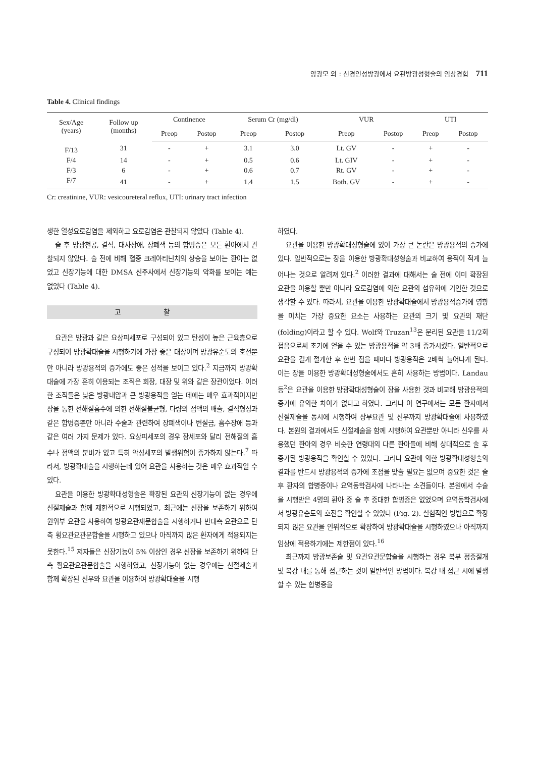양광모 외 : 신경인성방광에서 요관방광성형술의 임상경험 711
Table 4. Clinical findings
| Sex/Age (years) | Follow up (months) | Continence | | Serum Cr (mg/dl) | | VUR | | UTI | |
| --- | --- | --- | --- | --- | --- | --- | --- | --- | --- |
| | | Preop | Postop | Preop | Postop | Preop | Postop | Preop | Postop |
| F/13 | 31 | - | + | 3.1 | 3.0 | Lt. GV | - | + | - |
| F/4 | 14 | - | + | 0.5 | 0.6 | Lt. GIV | - | + | - |
| F/3 | 6 | - | + | 0.6 | 0.7 | Rt. GV | - | + | - |
| F/7 | 41 | - | + | 1.4 | 1.5 | Both. GV | - | + | - |
Cr: creatinine, VUR: vesicoureteral reflux, UTI: urinary tract infection
생한 열성요로감염을 제외하고 요로감염은 관찰되지 않았다 (Table 4).
술 후 방광천공, 결석, 대사장애, 장폐색 등의 합병증은 모든 환아에서 관찰되지 않았다. 술 전에 비해 혈중 크레아티닌치의 상승을 보이는 환아는 없었고 신장기능에 대한 DMSA 신주사에서 신장기능의 악화를 보이는 예는 없었다 (Table 4).
고 찰
요관은 방광과 같은 요상피세포로 구성되어 있고 탄성이 높은 근육층으로 구성되어 방광확대술을 시행하기에 가장 좋은 대상이며 방광유순도의 호전뿐만 아니라 방광용적의 증가에도 좋은 성적을 보이고 있다.<sup>2</sup> 지금까지 방광확대술에 가장 흔히 이용되는 조직은 회장, 대장 및 위와 같은 장관이었다. 이러한 조직들은 낮은 방광내압과 큰 방광용적을 얻는 데에는 매우 효과적이지만 장을 통한 전해질흡수에 의한 전해질불균형, 다량의 점액의 배출, 결석형성과 같은 합병증뿐만 아니라 수술과 관련하여 장폐색이나 변실금, 흡수장애 등과 같은 여러 가지 문제가 있다. 요상피세포의 경우 장세포와 달리 전해질의 흡수나 점액의 분비가 없고 특히 악성세포의 발생위험이 증가하지 않는다.<sup>7</sup> 따라서, 방광확대술을 시행하는데 있어 요관을 사용하는 것은 매우 효과적일 수 있다.
요관을 이용한 방광확대성형술은 확장된 요관의 신장기능이 없는 경우에 신절제술과 함께 제한적으로 시행되었고, 최근에는 신장을 보존하기 위하여 원위부 요관을 사용하여 방광요관재문합술을 시행하거나 반대측 요관으로 단측 횡요관요관문합술을 시행하고 있으나 아직까지 많은 환자에게 적용되지는 못한다.<sup>15</sup> 저자들은 신장기능이 5% 이상인 경우 신장을 보존하기 위하여 단측 횡요관요관문합술을 시행하였고, 신장기능이 없는 경우에는 신절제술과 함께 확장된 신우와 요관을 이용하여 방광확대술을 시행
하였다.
요관을 이용한 방광확대성형술에 있어 가장 큰 논란은 방광용적의 증가에 있다. 일반적으로는 장을 이용한 방광확대성형술과 비교하여 용적이 적게 늘어나는 것으로 알려져 있다.<sup>2</sup> 이러한 결과에 대해서는 술 전에 이미 확장된 요관을 이용할 뿐만 아니라 요로감염에 의한 요관의 섬유화에 기인한 것으로 생각할 수 있다. 따라서, 요관을 이용한 방광확대술에서 방광용적증가에 영향을 미치는 가장 중요한 요소는 사용하는 요관의 크기 및 요관의 재단 (folding)이라고 할 수 있다. Wolf와 Truzan<sup>13</sup>은 분리된 요관을 11/2회 접음으로써 초기에 얻을 수 있는 방광용적을 약 3배 증가시켰다. 일반적으로 요관을 길게 절개한 후 한번 접을 때마다 방광용적은 2배씩 늘어나게 된다. 이는 장을 이용한 방광확대성형술에서도 흔히 사용하는 방법이다. Landau 등<sup>2</sup>은 요관을 이용한 방광확대성형술이 장을 사용한 것과 비교해 방광용적의 증가에 유의한 차이가 없다고 하였다. 그러나 이 연구에서는 모든 환자에서 신절제술을 동시에 시행하여 상부요관 및 신우까지 방광확대술에 사용하였다. 본원의 결과에서도 신절제술을 함께 시행하여 요관뿐만 아니라 신우를 사용했던 환아의 경우 비슷한 연령대의 다른 환아들에 비해 상대적으로 술 후 증가된 방광용적을 확인할 수 있었다. 그러나 요관에 의한 방광확대성형술의 결과를 반드시 방광용적의 증가에 초점을 맞출 필요는 없으며 중요한 것은 술 후 환자의 합병증이나 요역동학검사에 나타나는 소견들이다. 본원에서 수술을 시행받은 4명의 환아 중 술 후 중대한 합병증은 없었으며 요역동학검사에서 방광유순도의 호전을 확인할 수 있었다 (Fig. 2). 실험적인 방법으로 확장되지 않은 요관을 인위적으로 확장하여 방광확대술을 시행하였으나 아직까지 임상에 적용하기에는 제한점이 있다.<sup>16</sup>
최근까지 방광보존술 및 요관요관문합술을 시행하는 경우 복부 정중절개 및 복강 내를 통해 접근하는 것이 일반적인 방법이다. 복강 내 접근 시에 발생할 수 있는 합병증을